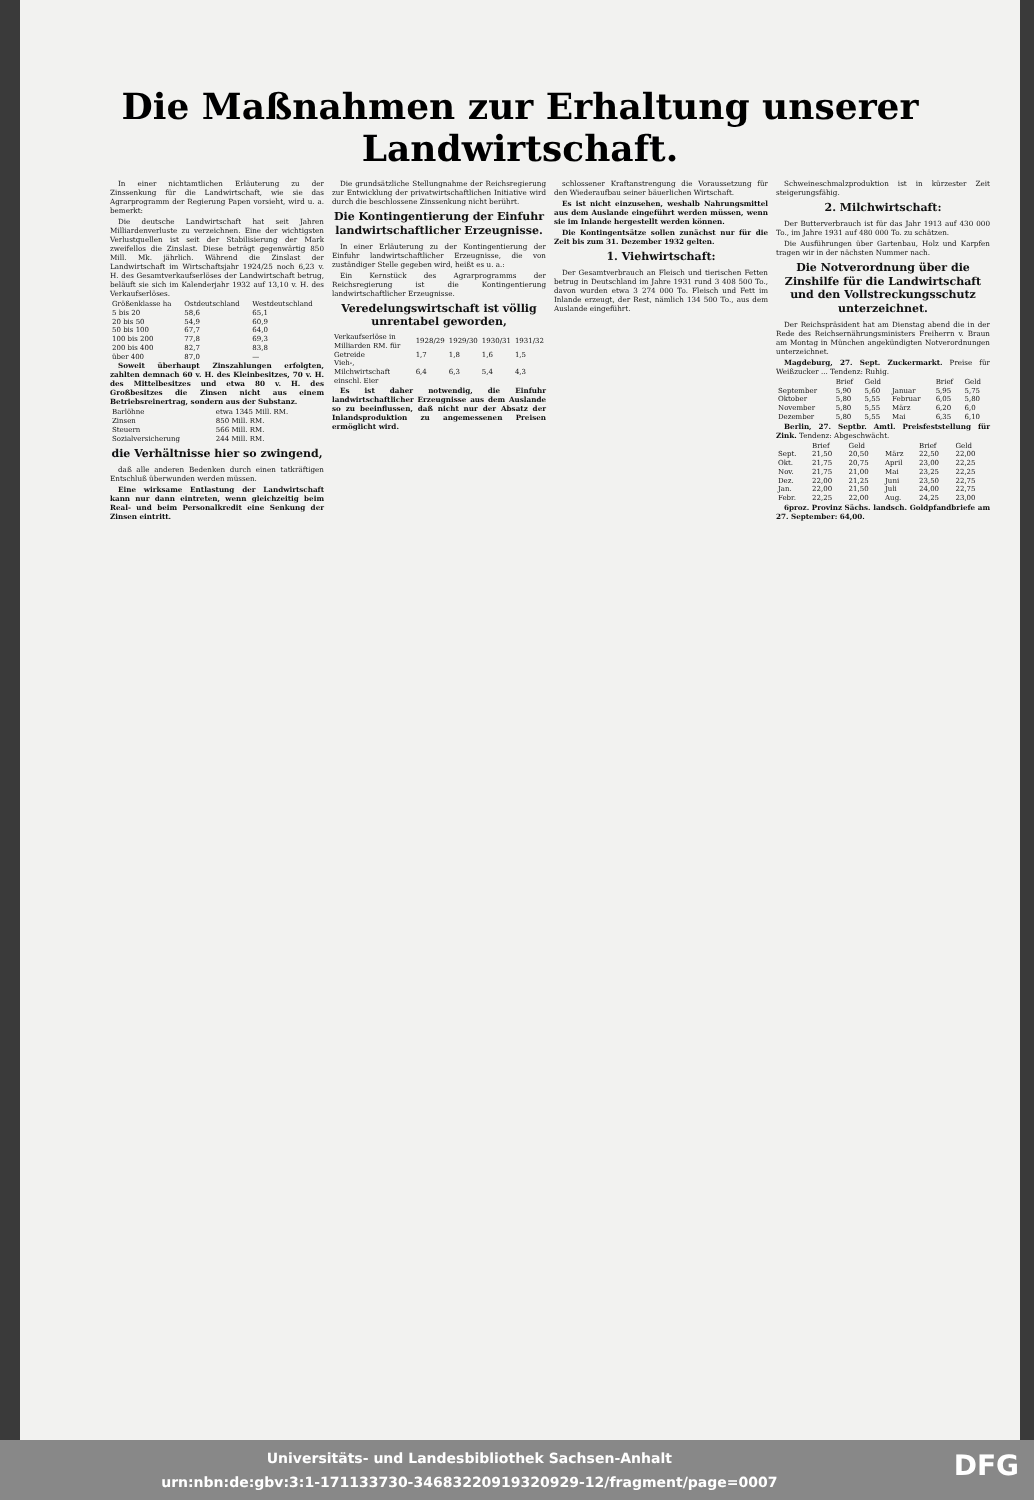Die Maßnahmen zur Erhaltung unserer Landwirtschaft.
In einer nichtamtlichen Erläuterung zu der Zinssenkung für die Landwirtschaft, wie sie das Agrarprogramm der Regierung Papen vorsieht, wird u. a. bemerkt:
Die deutsche Landwirtschaft hat seit Jahren Milliardenverluste zu verzeichnen. Eine der wichtigsten Verlustquellen ist seit der Stabilisierung der Mark zweifellos die Zinslast. Diese beträgt gegenwärtig 850 Mill. Mk. jährlich. Während die Zinslast der Landwirtschaft im Wirtschaftsjahr 1924/25 noch 6,23 v. H. des Gesamtverkaufserlöses der Landwirtschaft betrug, beläuft sie sich im Kalenderjahr 1932 auf 13,10 v. H. des Verkaufserlöses.
| Größenklasse ha | Ostdeutschland | Westdeutschland |
| --- | --- | --- |
| 5 bis 20 | 58,6 | 65,1 |
| 20 bis 50 | 54,9 | 60,9 |
| 50 bis 100 | 67,7 | 64,0 |
| 100 bis 200 | 77,8 | 69,3 |
| 200 bis 400 | 82,7 | 83,8 |
| über 400 | 87,0 | — |
Soweit überhaupt Zinszahlungen erfolgten, zahlten demnach 60 v. H. des Kleinbesitzes, 70 v. H. des Mittelbesitzes und etwa 80 v. H. des Großbesitzes die Zinsen nicht aus einem Betriebsreinertrag, sondern aus der Substanz.
| Barlöhne | etwa 1345 Mill. RM. |
| Zinsen | 850 Mill. RM. |
| Steuern | 566 Mill. RM. |
| Sozialversicherung | 244 Mill. RM. |
die Verhältnisse hier so zwingend,
daß alle anderen Bedenken durch einen tatkräftigen Entschluß überwunden werden müssen.
Eine wirksame Entlastung der Landwirtschaft kann nur dann eintreten, wenn gleichzeitig beim Real- und beim Personalkredit eine Senkung der Zinsen eintritt.
Die grundsätzliche Stellungnahme der Reichsregierung zur Entwicklung der privatwirtschaftlichen Initiative wird durch die beschlossene Zinssenkung nicht berührt.
Die Kontingentierung der Einfuhr landwirtschaftlicher Erzeugnisse.
In einer Erläuterung zu der Kontingentierung der Einfuhr landwirtschaftlicher Erzeugnisse, die von zuständiger Stelle gegeben wird, heißt es u. a.:
Ein Kernstück des Agrarprogramms der Reichsregierung ist die Kontingentierung landwirtschaftlicher Erzeugnisse.
Veredelungswirtschaft ist völlig unrentabel geworden,
| Verkaufserlöse in Milliarden RM. für | 1928/29 | 1929/30 | 1930/31 | 1931/32 |
| --- | --- | --- | --- | --- |
| Getreide | 1,7 | 1,8 | 1,6 | 1,5 |
| Vieh-, Milchwirtschaft einschl. Eier | 6,4 | 6,3 | 5,4 | 4,3 |
Es ist daher notwendig, die Einfuhr landwirtschaftlicher Erzeugnisse aus dem Auslande so zu beeinflussen, daß nicht nur der Absatz der Inlandsproduktion zu angemessenen Preisen ermöglicht wird.
schlossener Kraftanstrengung die Voraussetzung für den Wiederaufbau seiner bäuerlichen Wirtschaft.
Es ist nicht einzusehen, weshalb Nahrungsmittel aus dem Auslande eingeführt werden müssen, wenn sie im Inlande hergestellt werden können.
Die Kontingentsätze sollen zunächst nur für die Zeit bis zum 31. Dezember 1932 gelten.
1. Viehwirtschaft:
Der Gesamtverbrauch an Fleisch und tierischen Fetten betrug in Deutschland im Jahre 1931 rund 3 408 500 To., davon wurden etwa 3 274 000 To. Fleisch und Fett im Inlande erzeugt, der Rest, nämlich 134 500 To., aus dem Auslande eingeführt.
Schweineschmalzproduktion ist in kürzester Zeit steigerungsfähig.
2. Milchwirtschaft:
Der Butterverbrauch ist für das Jahr 1913 auf 430 000 To., im Jahre 1931 auf 480 000 To. zu schätzen.
Die Ausführungen über Gartenbau, Holz und Karpfen tragen wir in der nächsten Nummer nach.
Die Notverordnung über die Zinshilfe für die Landwirtschaft und den Vollstreckungsschutz unterzeichnet.
Der Reichspräsident hat am Dienstag abend die in der Rede des Reichsernährungsministers Freiherrn v. Braun am Montag in München angekündigten Notverordnungen unterzeichnet.
Magdeburg, 27. Sept. Zuckermarkt. Preise für Weißzucker ... Tendenz: Ruhig.
| | Brief | Geld | | Brief | Geld |
| --- | --- | --- | --- | --- | --- |
| September | 5,90 | 5,60 | Januar | 5,95 | 5,75 |
| Oktober | 5,80 | 5,55 | Februar | 6,05 | 5,80 |
| November | 5,80 | 5,55 | März | 6,20 | 6,0 |
| Dezember | 5,80 | 5,55 | Mai | 6,35 | 6,10 |
Berlin, 27. Septbr. Amtl. Preisfeststellung für Zink. Tendenz: Abgeschwächt.
| | Brief | Geld | | Brief | Geld |
| --- | --- | --- | --- | --- | --- |
| Sept. | 21,50 | 20,50 | März | 22,50 | 22,00 |
| Okt. | 21,75 | 20,75 | April | 23,00 | 22,25 |
| Nov. | 21,75 | 21,00 | Mai | 23,25 | 22,25 |
| Dez. | 22,00 | 21,25 | Juni | 23,50 | 22,75 |
| Jan. | 22,00 | 21,50 | Juli | 24,00 | 22,75 |
| Febr. | 22,25 | 22,00 | Aug. | 24,25 | 23,00 |
6proz. Provinz Sächs. landsch. Goldpfandbriefe am 27. September: 64,00.
DFG Universitäts- und Landesbibliothek Sachsen-Anhalt
urn:nbn:de:gbv:3:1-171133730-34683220919320929-12/fragment/page=0007